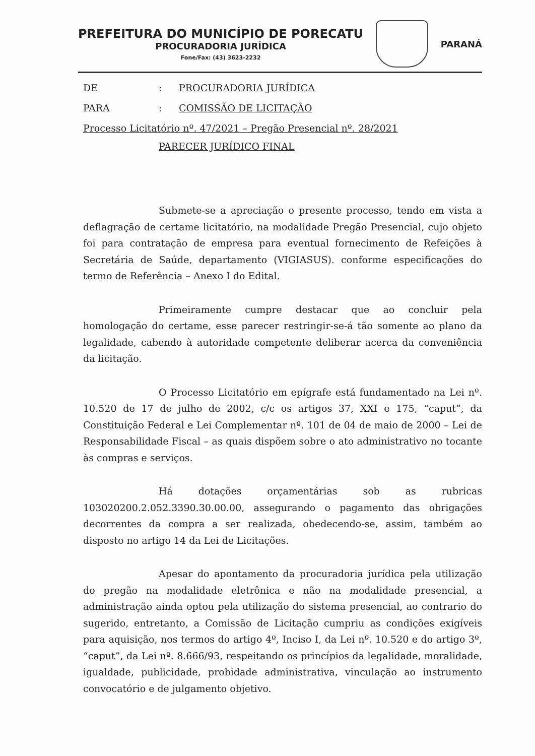PREFEITURA DO MUNICÍPIO DE PORECATU
PROCURADORIA JURÍDICA
Fone/Fax: (43) 3623-2232
PARANÁ
DE: PROCURADORIA JURÍDICA
PARA: COMISSÃO DE LICITAÇÃO
Processo Licitatório nº. 47/2021 – Pregão Presencial nº. 28/2021
PARECER JURÍDICO FINAL
Submete-se a apreciação o presente processo, tendo em vista a deflagração de certame licitatório, na modalidade Pregão Presencial, cujo objeto foi para contratação de empresa para eventual fornecimento de Refeições à Secretária de Saúde, departamento (VIGIASUS). conforme especificações do termo de Referência – Anexo I do Edital.
Primeiramente cumpre destacar que ao concluir pela homologação do certame, esse parecer restringir-se-á tão somente ao plano da legalidade, cabendo à autoridade competente deliberar acerca da conveniência da licitação.
O Processo Licitatório em epígrafe está fundamentado na Lei nº. 10.520 de 17 de julho de 2002, c/c os artigos 37, XXI e 175, “caput”, da Constituição Federal e Lei Complementar nº. 101 de 04 de maio de 2000 – Lei de Responsabilidade Fiscal – as quais dispõem sobre o ato administrativo no tocante às compras e serviços.
Há dotações orçamentárias sob as rubricas 103020200.2.052.3390.30.00.00, assegurando o pagamento das obrigações decorrentes da compra a ser realizada, obedecendo-se, assim, também ao disposto no artigo 14 da Lei de Licitações.
Apesar do apontamento da procuradoria jurídica pela utilização do pregão na modalidade eletrônica e não na modalidade presencial, a administração ainda optou pela utilização do sistema presencial, ao contrario do sugerido, entretanto, a Comissão de Licitação cumpriu as condições exigíveis para aquisição, nos termos do artigo 4º, Inciso I, da Lei nº. 10.520 e do artigo 3º, “caput”, da Lei nº. 8.666/93, respeitando os princípios da legalidade, moralidade, igualdade, publicidade, probidade administrativa, vinculação ao instrumento convocatório e de julgamento objetivo.